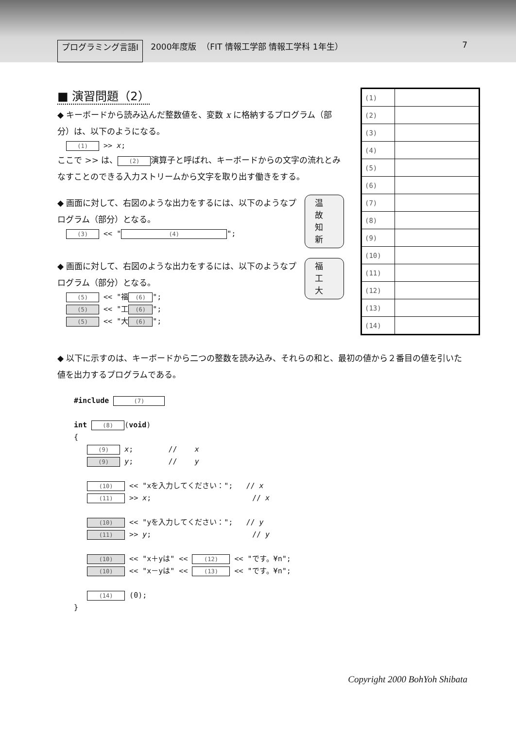プログラミング言語Ⅰ 2000年度版 （FIT 情報工学部 情報工学科 1年生） 7
■ 演習問題（2）
◆ キーボードから読み込んだ整数値を、変数 x に格納するプログラム（部分）は、以下のようになる。
(1) >> x;
ここで >> は、 (2) 演算子と呼ばれ、キーボードからの文字の流れとみなすことのできる入力ストリームから文字を取り出す働きをする。
◆ 画面に対して、右図のような出力をするには、以下のようなプログラム（部分）となる。
(3) << " (4) ";
温
故
知
新
◆ 画面に対して、右図のような出力をするには、以下のようなプログラム（部分）となる。
(5) << "福 (6) ";
(5) << "工 (6) ";
(5) << "大 (6) ";
福
工
大
| (1) | |
| (2) | |
| (3) | |
| (4) | |
| (5) | |
| (6) | |
| (7) | |
| (8) | |
| (9) | |
| (10) | |
| (11) | |
| (12) | |
| (13) | |
| (14) | |
◆ 以下に示すのは、キーボードから二つの整数を読み込み、それらの和と、最初の値から２番目の値を引いた値を出力するプログラムである。
#include (7)
int (8) (void)
{
(9) x; // x
(9) y; // y
(10) << "xを入力してください："; // x
(11) >> x; // x
(10) << "yを入力してください："; // y
(11) >> y; // y
(10) << "x＋yは" << (12) << "です。¥n";
(10) << "x－yは" << (13) << "です。¥n";
(14) (0);
}
Copyright 2000 BohYoh Shibata